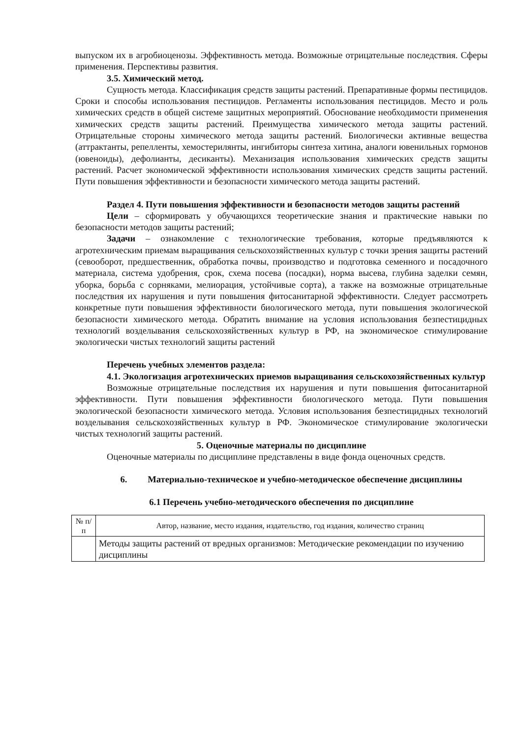выпуском их в агробиоценозы. Эффективность метода. Возможные отрицательные последствия. Сферы применения. Перспективы развития.
3.5. Химический метод.
Сущность метода. Классификация средств защиты растений. Препаративные формы пестицидов. Сроки и способы использования пестицидов. Регламенты использования пестицидов. Место и роль химических средств в общей системе защитных мероприятий. Обоснование необходимости применения химических средств защиты растений. Преимущества химического метода защиты растений. Отрицательные стороны химического метода защиты растений. Биологически активные вещества (аттрактанты, репелленты, хемостерилянты, ингибиторы синтеза хитина, аналоги ювенильных гормонов (ювеноиды), дефолианты, десиканты). Механизация использования химических средств защиты растений. Расчет экономической эффективности использования химических средств защиты растений. Пути повышения эффективности и безопасности химического метода защиты растений.
Раздел 4. Пути повышения эффективности и безопасности методов защиты растений
Цели – сформировать у обучающихся теоретические знания и практические навыки по безопасности методов защиты растений;
Задачи – ознакомление с технологические требования, которые предъявляются к агротехническим приемам выращивания сельскохозяйственных культур с точки зрения защиты растений (севооборот, предшественник, обработка почвы, производство и подготовка семенного и посадочного материала, система удобрения, срок, схема посева (посадки), норма высева, глубина заделки семян, уборка, борьба с сорняками, мелиорация, устойчивые сорта), а также на возможные отрицательные последствия их нарушения и пути повышения фитосанитарной эффективности. Следует рассмотреть конкретные пути повышения эффективности биологического метода, пути повышения экологической безопасности химического метода. Обратить внимание на условия использования безпестицидных технологий возделывания сельскохозяйственных культур в РФ, на экономическое стимулирование экологически чистых технологий защиты растений
Перечень учебных элементов раздела:
4.1. Экологизация агротехнических приемов выращивания сельскохозяйственных культур
Возможные отрицательные последствия их нарушения и пути повышения фитосанитарной эффективности. Пути повышения эффективности биологического метода. Пути повышения экологической безопасности химического метода. Условия использования безпестицидных технологий возделывания сельскохозяйственных культур в РФ. Экономическое стимулирование экологически чистых технологий защиты растений.
5. Оценочные материалы по дисциплине
Оценочные материалы по дисциплине представлены в виде фонда оценочных средств.
6. Материально-техническое и учебно-методическое обеспечение дисциплины
6.1 Перечень учебно-методического обеспечения по дисциплине
| № п/п | Автор, название, место издания, издательство, год издания, количество страниц |
| --- | --- |
| | Методы защиты растений от вредных организмов: Методические рекомендации по изучению дисциплины |